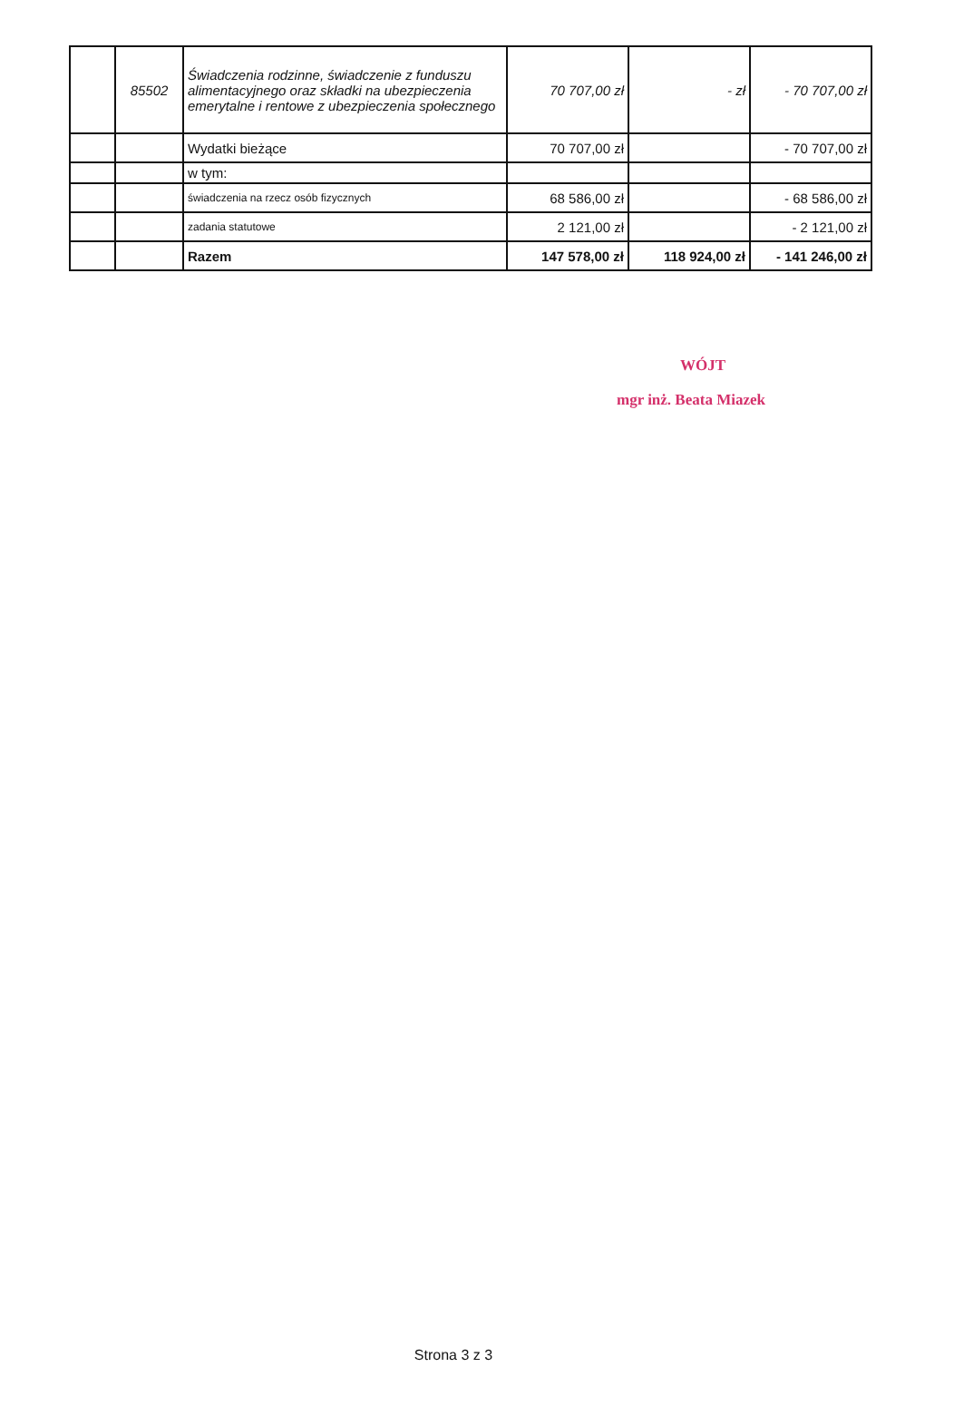| | 85502 | Świadczenia rodzinne, świadczenie z funduszu alimentacyjnego oraz składki na ubezpieczenia emerytalne i rentowe z ubezpieczenia społecznego | 70 707,00 zł | - zł | - 70 707,00 zł |
| | | Wydatki bieżące | 70 707,00 zł | | - 70 707,00 zł |
| | | w tym: | | | |
| | | świadczenia na rzecz osób fizycznych | 68 586,00 zł | | - 68 586,00 zł |
| | | zadania statutowe | 2 121,00 zł | | - 2 121,00 zł |
| | | Razem | 147 578,00 zł | 118 924,00 zł | - 141 246,00 zł |
WÓJT
mgr inż. Beata Miazek
Strona 3 z 3